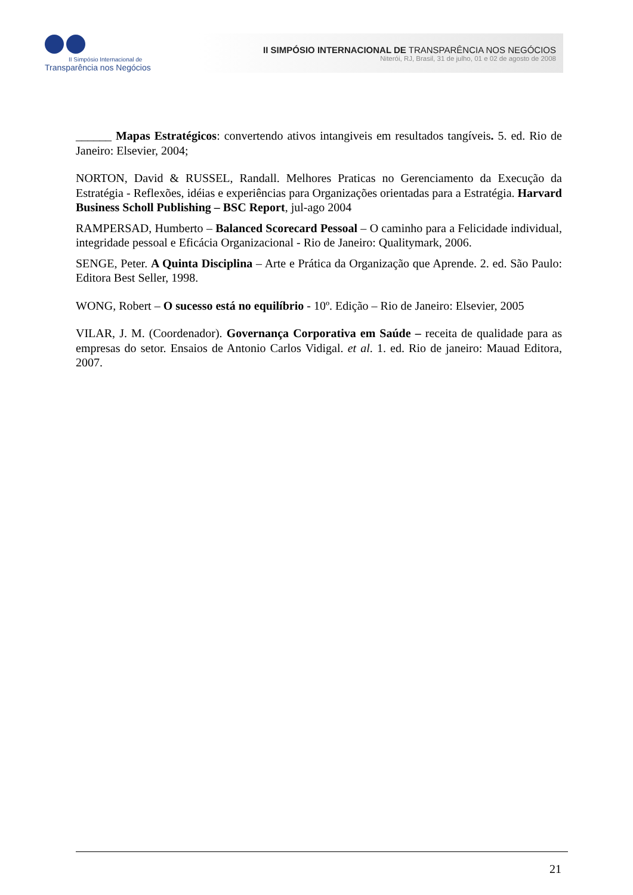II Simpósio Internacional de
Transparência nos Negócios
II SIMPÓSIO INTERNACIONAL DE TRANSPARÊNCIA NOS NEGÓCIOS
Niterói, RJ, Brasil, 31 de julho, 01 e 02 de agosto de 2008
______ Mapas Estratégicos: convertendo ativos intangiveis em resultados tangíveis. 5. ed. Rio de Janeiro: Elsevier, 2004;
NORTON, David & RUSSEL, Randall. Melhores Praticas no Gerenciamento da Execução da Estratégia - Reflexões, idéias e experiências para Organizações orientadas para a Estratégia. Harvard Business Scholl Publishing – BSC Report, jul-ago 2004
RAMPERSAD, Humberto – Balanced Scorecard Pessoal – O caminho para a Felicidade individual, integridade pessoal e Eficácia Organizacional - Rio de Janeiro: Qualitymark, 2006.
SENGE, Peter. A Quinta Disciplina – Arte e Prática da Organização que Aprende. 2. ed. São Paulo: Editora Best Seller, 1998.
WONG, Robert – O sucesso está no equilíbrio - 10º. Edição – Rio de Janeiro: Elsevier, 2005
VILAR, J. M. (Coordenador). Governança Corporativa em Saúde – receita de qualidade para as empresas do setor. Ensaios de Antonio Carlos Vidigal. et al. 1. ed. Rio de janeiro: Mauad Editora, 2007.
21